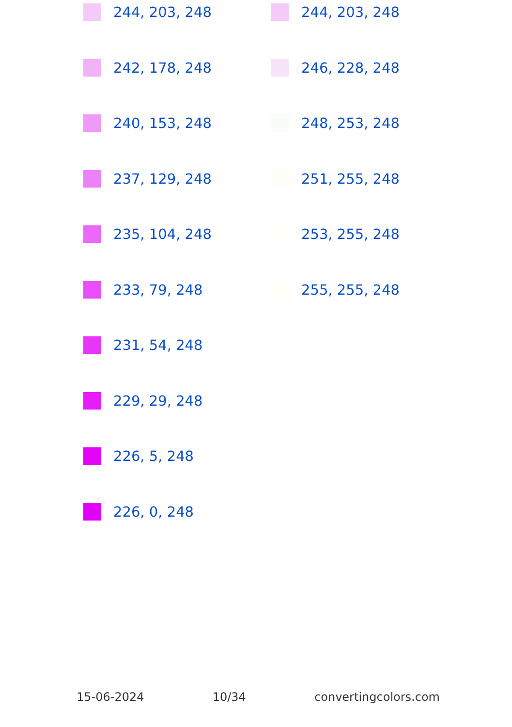244, 203, 248
242, 178, 248
240, 153, 248
237, 129, 248
235, 104, 248
233, 79, 248
231, 54, 248
229, 29, 248
226, 5, 248
226, 0, 248
244, 203, 248
246, 228, 248
248, 253, 248
251, 255, 248
253, 255, 248
255, 255, 248
15-06-2024 10/34 convertingcolors.com